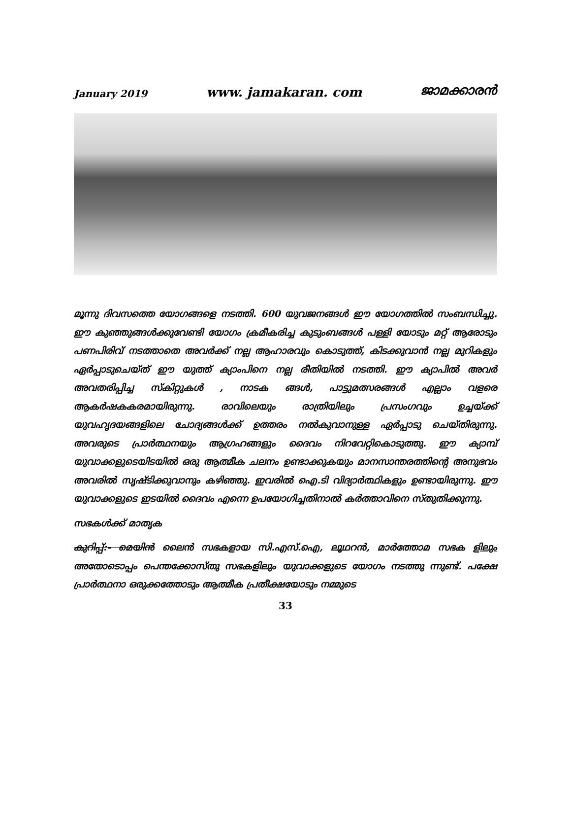January 2019 www. jamakaran. com ജാമക്കാരൻ
മൂന്നു ദിവസത്തെ യോഗങ്ങളെ നടത്തി. 600 യുവജനങ്ങൾ ഈ യോഗത്തിൽ സംബന്ധിച്ചു. ഈ കുഞ്ഞുങ്ങൾക്കുവേണ്ടി യോഗം ക്രമീകരിച്ച കുടുംബങ്ങൾ പള്ളി യോടും മറ്റ് ആരോടും പണപിരിവ് നടത്താതെ അവർക്ക് നല്ല ആഹാരവും കൊടുത്ത്, കിടക്കുവാൻ നല്ല മുറികളും ഏർപ്പാടുചെയ്ത് ഈ യുത്ത് ക്യാംപിനെ നല്ല രീതിയിൽ നടത്തി. ഈ ക്യാപിൽ അവർ അവതരിപ്പിച്ച സ്കിറ്റുകൾ , നാടക ങ്ങൾ, പാട്ടുമത്സരങ്ങൾ എല്ലാം വളരെ ആകർഷകകരമായിരുന്നു. രാവിലെയും രാത്രിയിലും പ്രസംഗവും ഉച്ചയ്ക്ക് യുവഹൃദയങ്ങളിലെ ചോദ്യങ്ങൾക്ക് ഉത്തരം നൽകുവാനുള്ള ഏർപ്പാടു ചെയ്തിരുന്നു. അവരുടെ പ്രാർത്ഥനയും ആഗ്രഹങ്ങളും ദൈവം നിറവേറ്റികൊടുത്തു. ഈ ക്യാമ്പ് യുവാക്കളുടെയിടയിൽ ഒരു ആത്മീക ചലനം ഉണ്ടാക്കുകയും മാനസാന്തരത്തിന്റെ അനുഭവം അവരിൽ സൃഷ്ടിക്കുവാനും കഴിഞ്ഞു. ഇവരിൽ ഐ.ടി വിദ്യാർത്ഥികളും ഉണ്ടായിരുന്നു. ഈ യുവാക്കളുടെ ഇടയിൽ ദൈവം എന്നെ ഉപയോഗിച്ചതിനാൽ കർത്താവിനെ സ്തുതിക്കുന്നു.
സഭകൾക്ക് മാതൃക
കുറിപ്പ്:- മെയിൻ ലൈൻ സഭകളായ സി.എസ്.ഐ, ലൂഥറൻ, മാർത്തോമ സഭക ളിലും അതോടൊപ്പം പെന്തക്കോസ്തു സഭകളിലും യുവാക്കളുടെ യോഗം നടത്തു ന്നുണ്ട്. പക്ഷേ പ്രാർത്ഥനാ ഒരുക്കത്തോടും ആത്മീക പ്രതീക്ഷയോടും നമ്മുടെ
33